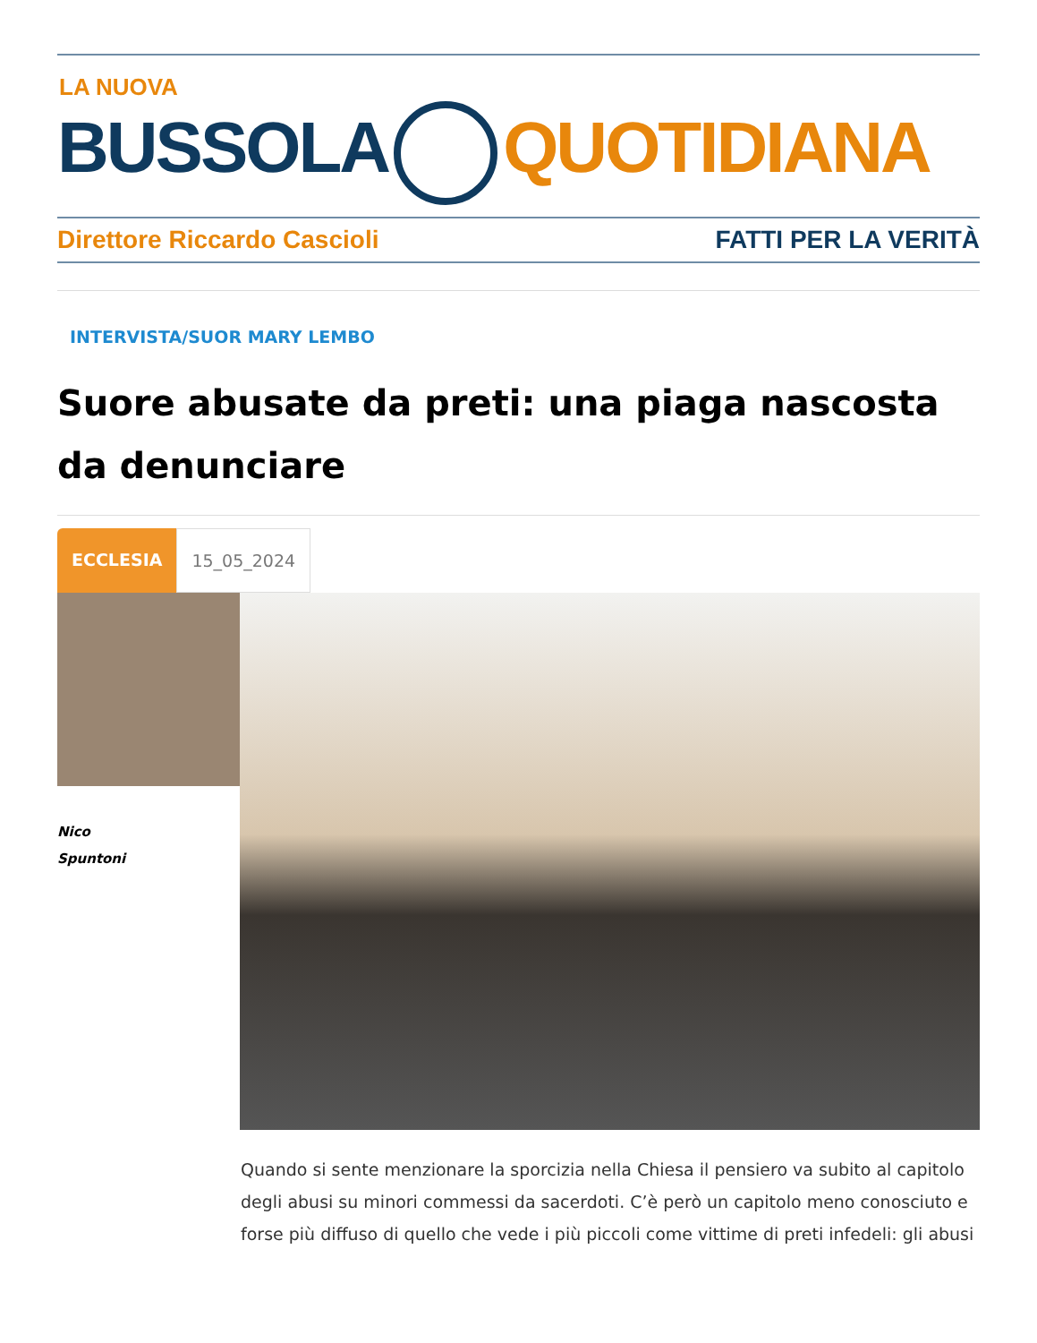LA NUOVA
BUSSOLA QUOTIDIANA
Direttore Riccardo Cascioli FATTI PER LA VERITÀ
INTERVISTA/SUOR MARY LEMBO
Suore abusate da preti: una piaga nascosta da denunciare
ECCLESIA 15_05_2024
Nico
Spuntoni
Quando si sente menzionare la sporcizia nella Chiesa il pensiero va subito al capitolo degli abusi su minori commessi da sacerdoti. C’è però un capitolo meno conosciuto e forse più diffuso di quello che vede i più piccoli come vittime di preti infedeli: gli abusi